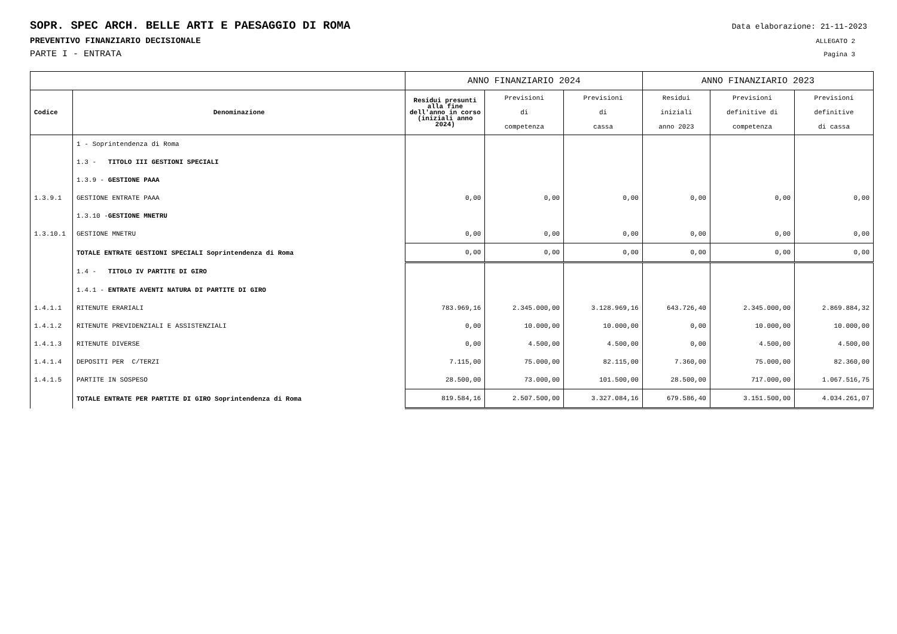SOPR. SPEC ARCH. BELLE ARTI E PAESAGGIO DI ROMA Data elaborazione: 21-11-2023
PREVENTIVO FINANZIARIO DECISIONALE ALLEGATO 2
PARTE I - ENTRATA Pagina 3
| | | ANNO FINANZIARIO 2024 | | | ANNO FINANZIARIO 2023 | | |
| --- | --- | --- | --- | --- | --- | --- | --- |
| Codice | Denominazione | Residui presunti alla fine dell'anno in corso (iniziali anno 2024) | Previsioni di competenza | Previsioni di cassa | Residui iniziali anno 2023 | Previsioni definitive di competenza | Previsioni definitive di cassa |
| | 1 - Soprintendenza di Roma | | | | | | |
| | 1.3 - TITOLO III GESTIONI SPECIALI | | | | | | |
| | 1.3.9 - GESTIONE PAAA | | | | | | |
| 1.3.9.1 | GESTIONE ENTRATE PAAA | 0,00 | 0,00 | 0,00 | 0,00 | 0,00 | 0,00 |
| | 1.3.10 - GESTIONE MNETRU | | | | | | |
| 1.3.10.1 | GESTIONE MNETRU | 0,00 | 0,00 | 0,00 | 0,00 | 0,00 | 0,00 |
| | TOTALE ENTRATE GESTIONI SPECIALI Soprintendenza di Roma | 0,00 | 0,00 | 0,00 | 0,00 | 0,00 | 0,00 |
| | 1.4 - TITOLO IV PARTITE DI GIRO | | | | | | |
| | 1.4.1 - ENTRATE AVENTI NATURA DI PARTITE DI GIRO | | | | | | |
| 1.4.1.1 | RITENUTE ERARIALI | 783.969,16 | 2.345.000,00 | 3.128.969,16 | 643.726,40 | 2.345.000,00 | 2.869.884,32 |
| 1.4.1.2 | RITENUTE PREVIDENZIALI E ASSISTENZIALI | 0,00 | 10.000,00 | 10.000,00 | 0,00 | 10.000,00 | 10.000,00 |
| 1.4.1.3 | RITENUTE DIVERSE | 0,00 | 4.500,00 | 4.500,00 | 0,00 | 4.500,00 | 4.500,00 |
| 1.4.1.4 | DEPOSITI PER C/TERZI | 7.115,00 | 75.000,00 | 82.115,00 | 7.360,00 | 75.000,00 | 82.360,00 |
| 1.4.1.5 | PARTITE IN SOSPESO | 28.500,00 | 73.000,00 | 101.500,00 | 28.500,00 | 717.000,00 | 1.067.516,75 |
| | TOTALE ENTRATE PER PARTITE DI GIRO Soprintendenza di Roma | 819.584,16 | 2.507.500,00 | 3.327.084,16 | 679.586,40 | 3.151.500,00 | 4.034.261,07 |